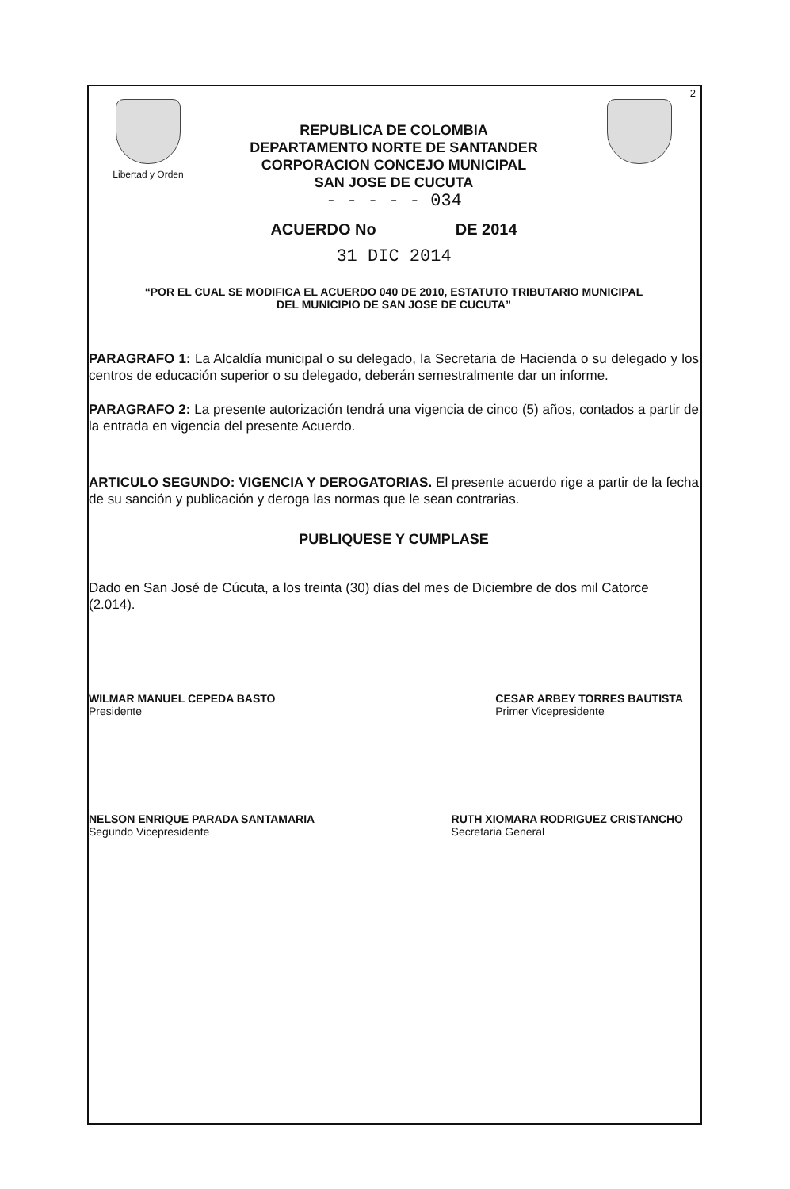2
Libertad y Orden
REPUBLICA DE COLOMBIA
DEPARTAMENTO NORTE DE SANTANDER
CORPORACION CONCEJO MUNICIPAL
SAN JOSE DE CUCUTA
- - - - - 034
ACUERDO No DE 2014
31 DIC 2014
“POR EL CUAL SE MODIFICA EL ACUERDO 040 DE 2010, ESTATUTO TRIBUTARIO MUNICIPAL
DEL MUNICIPIO DE SAN JOSE DE CUCUTA”
PARAGRAFO 1: La Alcaldía municipal o su delegado, la Secretaria de Hacienda o su delegado y los centros de educación superior o su delegado, deberán semestralmente dar un informe.
PARAGRAFO 2: La presente autorización tendrá una vigencia de cinco (5) años, contados a partir de la entrada en vigencia del presente Acuerdo.
ARTICULO SEGUNDO: VIGENCIA Y DEROGATORIAS. El presente acuerdo rige a partir de la fecha de su sanción y publicación y deroga las normas que le sean contrarias.
PUBLIQUESE Y CUMPLASE
Dado en San José de Cúcuta, a los treinta (30) días del mes de Diciembre de dos mil Catorce (2.014).
WILMAR MANUEL CEPEDA BASTO
Presidente
CESAR ARBEY TORRES BAUTISTA
Primer Vicepresidente
NELSON ENRIQUE PARADA SANTAMARIA
Segundo Vicepresidente
RUTH XIOMARA RODRIGUEZ CRISTANCHO
Secretaria General